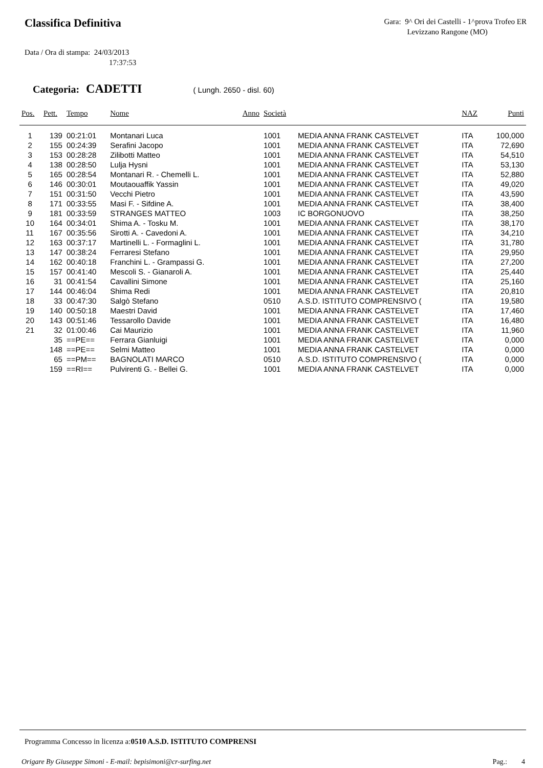Classifica Definitiva
Gara: 9^ Ori dei Castelli - 1^prova Trofeo ER
Levizzano Rangone (MO)
Data / Ora di stampa: 24/03/2013
17:37:53
Categoria: CADETTI ( Lungh. 2650 - disl. 60)
| Pos. | Pett. | Tempo | Nome | Anno | Società | | NAZ | Punti |
| --- | --- | --- | --- | --- | --- | --- | --- | --- |
| 1 | 139 | 00:21:01 | Montanari Luca | | 1001 | MEDIA ANNA FRANK CASTELVET | ITA | 100,000 |
| 2 | 155 | 00:24:39 | Serafini Jacopo | | 1001 | MEDIA ANNA FRANK CASTELVET | ITA | 72,690 |
| 3 | 153 | 00:28:28 | Zilibotti Matteo | | 1001 | MEDIA ANNA FRANK CASTELVET | ITA | 54,510 |
| 4 | 138 | 00:28:50 | Lulja Hysni | | 1001 | MEDIA ANNA FRANK CASTELVET | ITA | 53,130 |
| 5 | 165 | 00:28:54 | Montanari R. - Chemelli L. | | 1001 | MEDIA ANNA FRANK CASTELVET | ITA | 52,880 |
| 6 | 146 | 00:30:01 | Moutaouaffik Yassin | | 1001 | MEDIA ANNA FRANK CASTELVET | ITA | 49,020 |
| 7 | 151 | 00:31:50 | Vecchi Pietro | | 1001 | MEDIA ANNA FRANK CASTELVET | ITA | 43,590 |
| 8 | 171 | 00:33:55 | Masi F. - Sifdine A. | | 1001 | MEDIA ANNA FRANK CASTELVET | ITA | 38,400 |
| 9 | 181 | 00:33:59 | STRANGES MATTEO | | 1003 | IC BORGONUOVO | ITA | 38,250 |
| 10 | 164 | 00:34:01 | Shima A. - Tosku M. | | 1001 | MEDIA ANNA FRANK CASTELVET | ITA | 38,170 |
| 11 | 167 | 00:35:56 | Sirotti A. - Cavedoni A. | | 1001 | MEDIA ANNA FRANK CASTELVET | ITA | 34,210 |
| 12 | 163 | 00:37:17 | Martinelli L. - Formaglini L. | | 1001 | MEDIA ANNA FRANK CASTELVET | ITA | 31,780 |
| 13 | 147 | 00:38:24 | Ferraresi Stefano | | 1001 | MEDIA ANNA FRANK CASTELVET | ITA | 29,950 |
| 14 | 162 | 00:40:18 | Franchini L. - Grampassi G. | | 1001 | MEDIA ANNA FRANK CASTELVET | ITA | 27,200 |
| 15 | 157 | 00:41:40 | Mescoli S. - Gianaroli A. | | 1001 | MEDIA ANNA FRANK CASTELVET | ITA | 25,440 |
| 16 | 31 | 00:41:54 | Cavallini Simone | | 1001 | MEDIA ANNA FRANK CASTELVET | ITA | 25,160 |
| 17 | 144 | 00:46:04 | Shima Redi | | 1001 | MEDIA ANNA FRANK CASTELVET | ITA | 20,810 |
| 18 | 33 | 00:47:30 | Salgò Stefano | | 0510 | A.S.D. ISTITUTO COMPRENSIVO ( | ITA | 19,580 |
| 19 | 140 | 00:50:18 | Maestri David | | 1001 | MEDIA ANNA FRANK CASTELVET | ITA | 17,460 |
| 20 | 143 | 00:51:46 | Tessarollo Davide | | 1001 | MEDIA ANNA FRANK CASTELVET | ITA | 16,480 |
| 21 | 32 | 01:00:46 | Cai Maurizio | | 1001 | MEDIA ANNA FRANK CASTELVET | ITA | 11,960 |
| | 35 | ==PE== | Ferrara Gianluigi | | 1001 | MEDIA ANNA FRANK CASTELVET | ITA | 0,000 |
| | 148 | ==PE== | Selmi Matteo | | 1001 | MEDIA ANNA FRANK CASTELVET | ITA | 0,000 |
| | 65 | ==PM== | BAGNOLATI MARCO | | 0510 | A.S.D. ISTITUTO COMPRENSIVO ( | ITA | 0,000 |
| | 159 | ==RI== | Pulvirenti G. - Bellei G. | | 1001 | MEDIA ANNA FRANK CASTELVET | ITA | 0,000 |
Programma Concesso in licenza a:0510 A.S.D. ISTITUTO COMPRENSI
Origare By Giuseppe Simoni - E-mail: bepisimoni@cr-surfing.net Pag.: 4